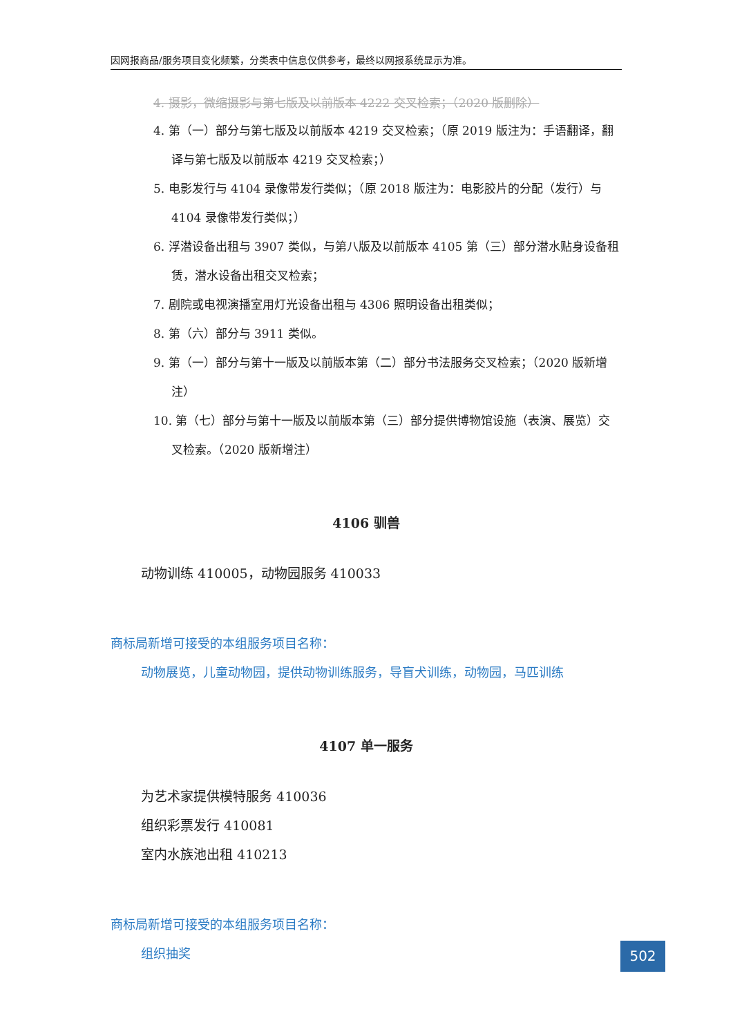因网报商品/服务项目变化频繁，分类表中信息仅供参考，最终以网报系统显示为准。
4. 摄影，微缩摄影与第七版及以前版本 4222 交叉检索；（2020 版删除）
4. 第（一）部分与第七版及以前版本 4219 交叉检索；（原 2019 版注为：手语翻译，翻译与第七版及以前版本 4219 交叉检索；）
5. 电影发行与 4104 录像带发行类似；（原 2018 版注为：电影胶片的分配（发行）与 4104 录像带发行类似；）
6. 浮潜设备出租与 3907 类似，与第八版及以前版本 4105 第（三）部分潜水贴身设备租赁，潜水设备出租交叉检索；
7. 剧院或电视演播室用灯光设备出租与 4306 照明设备出租类似；
8. 第（六）部分与 3911 类似。
9. 第（一）部分与第十一版及以前版本第（二）部分书法服务交叉检索；（2020 版新增注）
10. 第（七）部分与第十一版及以前版本第（三）部分提供博物馆设施（表演、展览）交叉检索。（2020 版新增注）
4106 驯兽
动物训练 410005，动物园服务 410033
商标局新增可接受的本组服务项目名称：
动物展览，儿童动物园，提供动物训练服务，导盲犬训练，动物园，马匹训练
4107 单一服务
为艺术家提供模特服务 410036
组织彩票发行 410081
室内水族池出租 410213
商标局新增可接受的本组服务项目名称：
组织抽奖
502